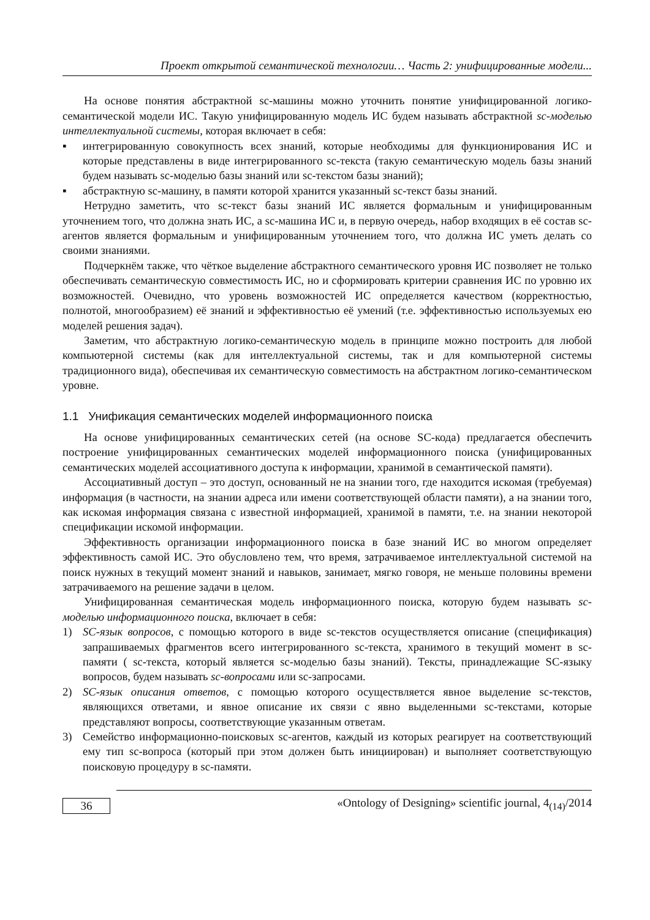Проект открытой семантической технологии… Часть 2: унифицированные модели...
На основе понятия абстрактной sc-машины можно уточнить понятие унифицированной логико-семантической модели ИС. Такую унифицированную модель ИС будем называть абстрактной sc-моделью интеллектуальной системы, которая включает в себя:
▪ интегрированную совокупность всех знаний, которые необходимы для функционирования ИС и которые представлены в виде интегрированного sc-текста (такую семантическую модель базы знаний будем называть sc-моделью базы знаний или sc-текстом базы знаний);
▪ абстрактную sc-машину, в памяти которой хранится указанный sc-текст базы знаний.
Нетрудно заметить, что sc-текст базы знаний ИС является формальным и унифицированным уточнением того, что должна знать ИС, а sc-машина ИС и, в первую очередь, набор входящих в её состав sc-агентов является формальным и унифицированным уточнением того, что должна ИС уметь делать со своими знаниями.
Подчеркнём также, что чёткое выделение абстрактного семантического уровня ИС позволяет не только обеспечивать семантическую совместимость ИС, но и сформировать критерии сравнения ИС по уровню их возможностей. Очевидно, что уровень возможностей ИС определяется качеством (корректностью, полнотой, многообразием) её знаний и эффективностью её умений (т.е. эффективностью используемых ею моделей решения задач).
Заметим, что абстрактную логико-семантическую модель в принципе можно построить для любой компьютерной системы (как для интеллектуальной системы, так и для компьютерной системы традиционного вида), обеспечивая их семантическую совместимость на абстрактном логико-семантическом уровне.
1.1 Унификация семантических моделей информационного поиска
На основе унифицированных семантических сетей (на основе SC-кода) предлагается обеспечить построение унифицированных семантических моделей информационного поиска (унифицированных семантических моделей ассоциативного доступа к информации, хранимой в семантической памяти).
Ассоциативный доступ – это доступ, основанный не на знании того, где находится искомая (требуемая) информация (в частности, на знании адреса или имени соответствующей области памяти), а на знании того, как искомая информация связана с известной информацией, хранимой в памяти, т.е. на знании некоторой спецификации искомой информации.
Эффективность организации информационного поиска в базе знаний ИС во многом определяет эффективность самой ИС. Это обусловлено тем, что время, затрачиваемое интеллектуальной системой на поиск нужных в текущий момент знаний и навыков, занимает, мягко говоря, не меньше половины времени затрачиваемого на решение задачи в целом.
Унифицированная семантическая модель информационного поиска, которую будем называть sc-моделью информационного поиска, включает в себя:
1) SC-язык вопросов, с помощью которого в виде sc-текстов осуществляется описание (спецификация) запрашиваемых фрагментов всего интегрированного sc-текста, хранимого в текущий момент в sc-памяти ( sc-текста, который является sc-моделью базы знаний). Тексты, принадлежащие SC-языку вопросов, будем называть sc-вопросами или sc-запросами.
2) SC-язык описания ответов, с помощью которого осуществляется явное выделение sc-текстов, являющихся ответами, и явное описание их связи с явно выделенными sc-текстами, которые представляют вопросы, соответствующие указанным ответам.
3) Семейство информационно-поисковых sc-агентов, каждый из которых реагирует на соответствующий ему тип sc-вопроса (который при этом должен быть инициирован) и выполняет соответствующую поисковую процедуру в sc-памяти.
36
«Ontology of Designing» scientific journal, 4<sub>(14)</sub>/2014